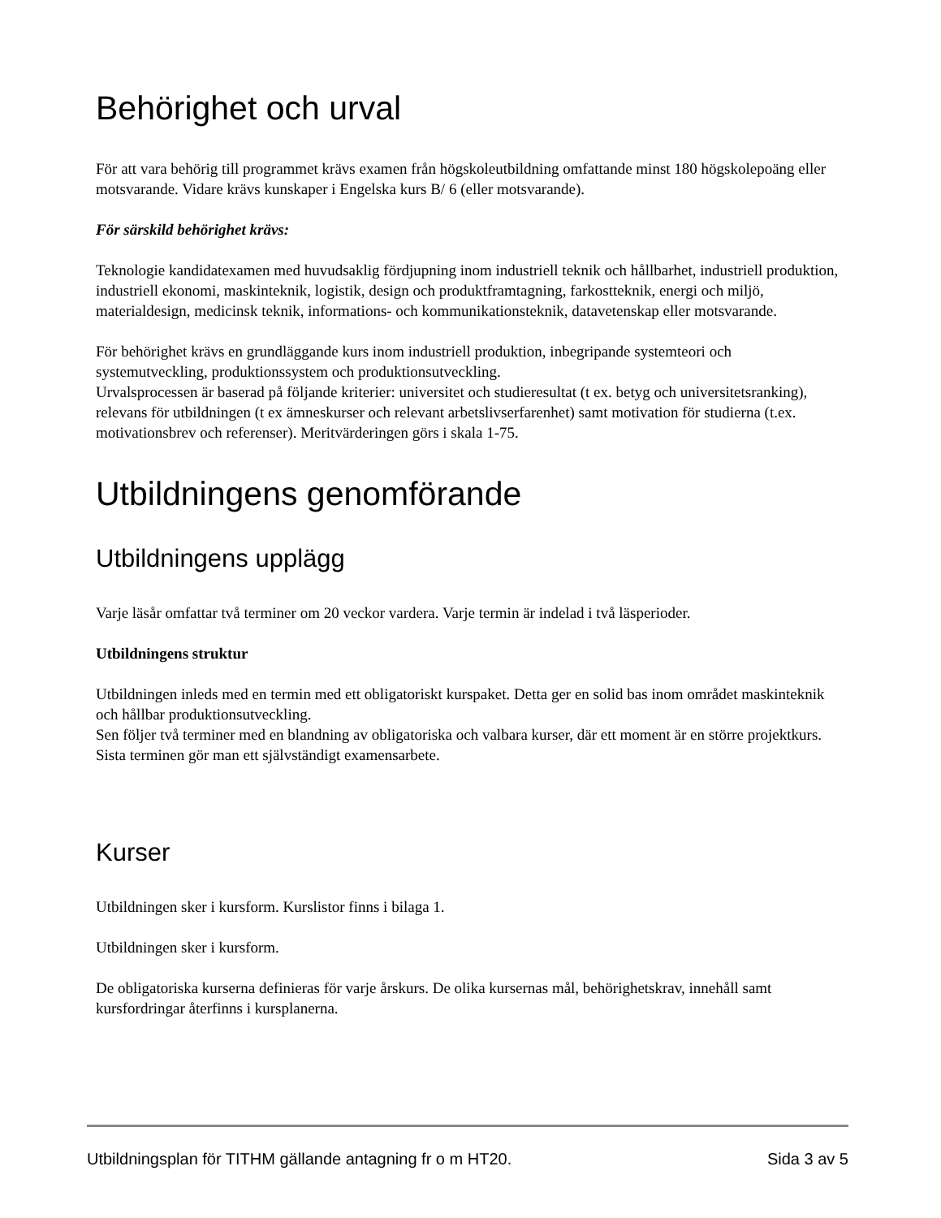Behörighet och urval
För att vara behörig till programmet krävs examen från högskoleutbildning omfattande minst 180 högskolepoäng eller motsvarande. Vidare krävs kunskaper i Engelska kurs B/ 6 (eller motsvarande).
För särskild behörighet krävs:
Teknologie kandidatexamen med huvudsaklig fördjupning inom industriell teknik och hållbarhet, industriell produktion, industriell ekonomi, maskinteknik, logistik, design och produktframtagning, farkostteknik, energi och miljö, materialdesign, medicinsk teknik, informations- och kommunikationsteknik, datavetenskap eller motsvarande.
För behörighet krävs en grundläggande kurs inom industriell produktion, inbegripande systemteori och systemutveckling, produktionssystem och produktionsutveckling.
Urvalsprocessen är baserad på följande kriterier: universitet och studieresultat (t ex. betyg och universitetsranking), relevans för utbildningen (t ex ämneskurser och relevant arbetslivserfarenhet) samt motivation för studierna (t.ex. motivationsbrev och referenser). Meritvärderingen görs i skala 1-75.
Utbildningens genomförande
Utbildningens upplägg
Varje läsår omfattar två terminer om 20 veckor vardera. Varje termin är indelad i två läsperioder.
Utbildningens struktur
Utbildningen inleds med en termin med ett obligatoriskt kurspaket. Detta ger en solid bas inom området maskinteknik och hållbar produktionsutveckling.
Sen följer två terminer med en blandning av obligatoriska och valbara kurser, där ett moment är en större projektkurs.
Sista terminen gör man ett självständigt examensarbete.
Kurser
Utbildningen sker i kursform. Kurslistor finns i bilaga 1.
Utbildningen sker i kursform.
De obligatoriska kurserna definieras för varje årskurs. De olika kursernas mål, behörighetskrav, innehåll samt kursfordringar återfinns i kursplanerna.
Utbildningsplan för TITHM gällande antagning fr o m HT20. Sida 3 av 5